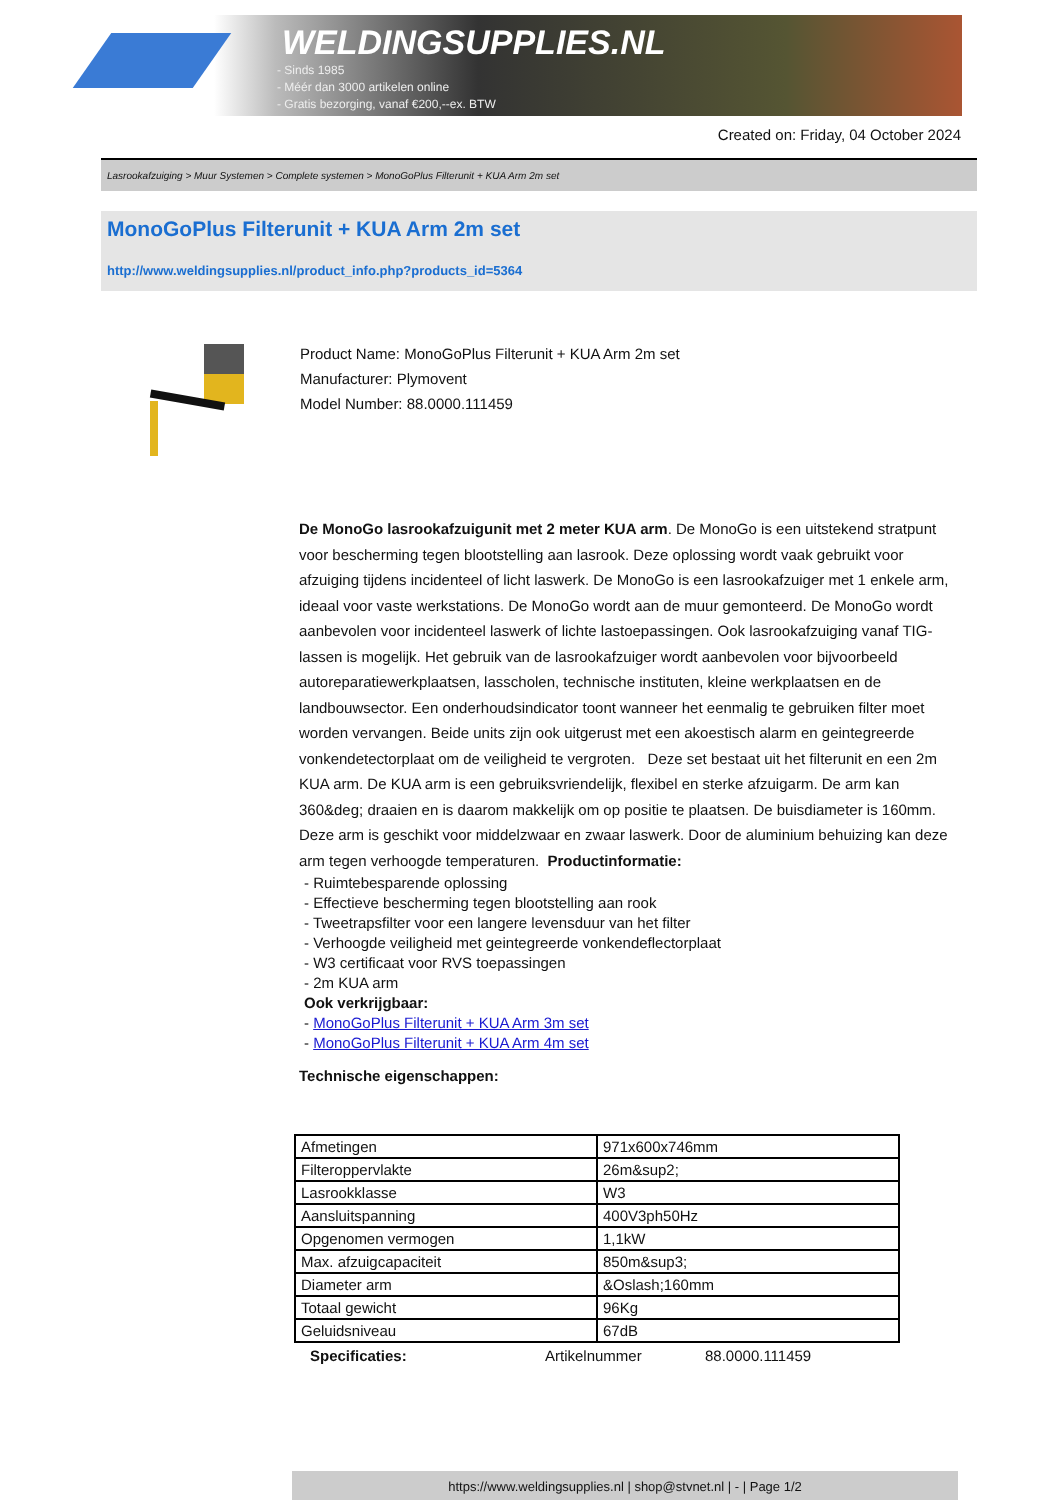WELDINGSUPPLIES.NL
- Sinds 1985
- Méér dan 3000 artikelen online
- Gratis bezorging, vanaf €200,--ex. BTW
Created on: Friday, 04 October 2024
Lasrookafzuiging > Muur Systemen > Complete systemen > MonoGoPlus Filterunit + KUA Arm 2m set
MonoGoPlus Filterunit + KUA Arm 2m set
http://www.weldingsupplies.nl/product_info.php?products_id=5364
Product Name: MonoGoPlus Filterunit + KUA Arm 2m set
Manufacturer: Plymovent
Model Number: 88.0000.111459
De MonoGo lasrookafzuigunit met 2 meter KUA arm. De MonoGo is een uitstekend stratpunt voor bescherming tegen blootstelling aan lasrook. Deze oplossing wordt vaak gebruikt voor afzuiging tijdens incidenteel of licht laswerk. De MonoGo is een lasrookafzuiger met 1 enkele arm, ideaal voor vaste werkstations. De MonoGo wordt aan de muur gemonteerd. De MonoGo wordt aanbevolen voor incidenteel laswerk of lichte lastoepassingen. Ook lasrookafzuiging vanaf TIG-lassen is mogelijk. Het gebruik van de lasrookafzuiger wordt aanbevolen voor bijvoorbeeld autoreparatiewerkplaatsen, lasscholen, technische instituten, kleine werkplaatsen en de landbouwsector. Een onderhoudsindicator toont wanneer het eenmalig te gebruiken filter moet worden vervangen. Beide units zijn ook uitgerust met een akoestisch alarm en geintegreerde vonkendetectorplaat om de veiligheid te vergroten. Deze set bestaat uit het filterunit en een 2m KUA arm. De KUA arm is een gebruiksvriendelijk, flexibel en sterke afzuigarm. De arm kan 360&deg; draaien en is daarom makkelijk om op positie te plaatsen. De buisdiameter is 160mm. Deze arm is geschikt voor middelzwaar en zwaar laswerk. Door de aluminium behuizing kan deze arm tegen verhoogde temperaturen. Productinformatie:
- Ruimtebesparende oplossing
- Effectieve bescherming tegen blootstelling aan rook
- Tweetrapsfilter voor een langere levensduur van het filter
- Verhoogde veiligheid met geintegreerde vonkendeflectorplaat
- W3 certificaat voor RVS toepassingen
- 2m KUA arm
Ook verkrijgbaar:
- MonoGoPlus Filterunit + KUA Arm 3m set
- MonoGoPlus Filterunit + KUA Arm 4m set
Technische eigenschappen:
| Afmetingen | 971x600x746mm |
| Filteroppervlakte | 26m&sup2; |
| Lasrookklasse | W3 |
| Aansluitspanning | 400V3ph50Hz |
| Opgenomen vermogen | 1,1kW |
| Max. afzuigcapaciteit | 850m&sup3; |
| Diameter arm | &Oslash;160mm |
| Totaal gewicht | 96Kg |
| Geluidsniveau | 67dB |
Specificaties: Artikelnummer 88.0000.111459
https://www.weldingsupplies.nl | shop@stvnet.nl | - | Page 1/2